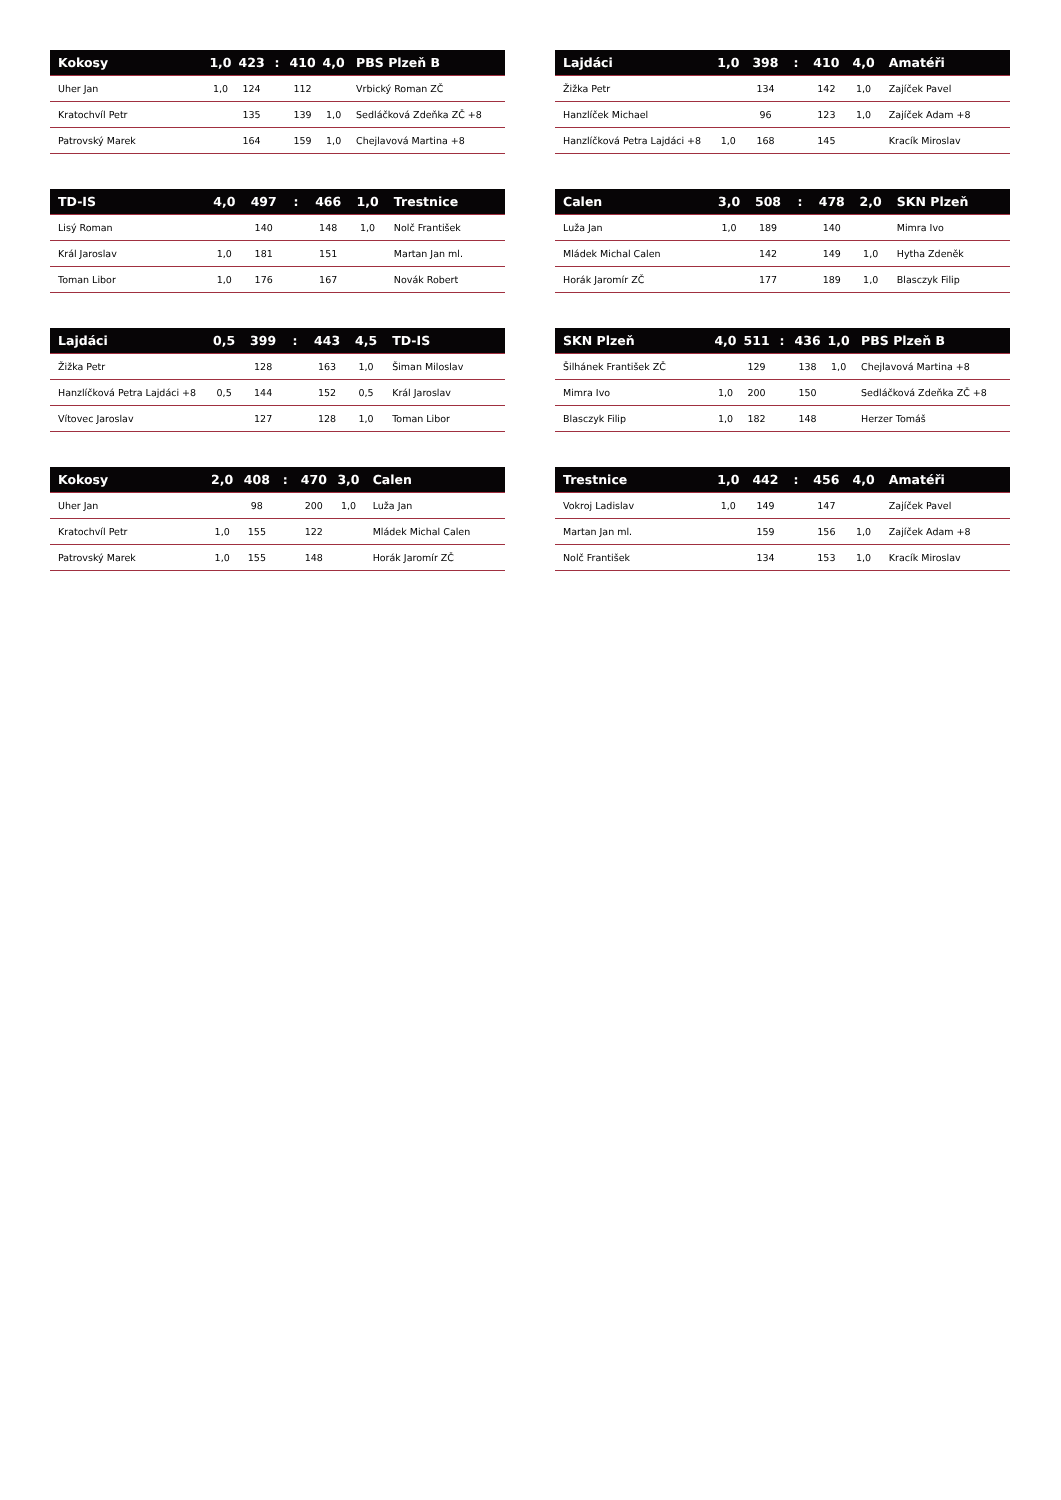| Kokosy | 1,0 | 423 | : | 410 | 4,0 | PBS Plzeň B |
| --- | --- | --- | --- | --- | --- | --- |
| Uher Jan | 1,0 | 124 | | 112 | | Vrbický Roman ZČ |
| Kratochvíl Petr | | 135 | | 139 | 1,0 | Sedláčková Zdeňka ZČ +8 |
| Patrovský Marek | | 164 | | 159 | 1,0 | Chejlavová Martina +8 |
| TD-IS | 4,0 | 497 | : | 466 | 1,0 | Trestnice |
| --- | --- | --- | --- | --- | --- | --- |
| Lisý Roman | | 140 | | 148 | 1,0 | Nolč František |
| Král Jaroslav | 1,0 | 181 | | 151 | | Martan Jan ml. |
| Toman Libor | 1,0 | 176 | | 167 | | Novák Robert |
| Lajdáci | 0,5 | 399 | : | 443 | 4,5 | TD-IS |
| --- | --- | --- | --- | --- | --- | --- |
| Žižka Petr | | 128 | | 163 | 1,0 | Šiman Miloslav |
| Hanzlíčková Petra Lajdáci +8 | 0,5 | 144 | | 152 | 0,5 | Král Jaroslav |
| Vítovec Jaroslav | | 127 | | 128 | 1,0 | Toman Libor |
| Kokosy | 2,0 | 408 | : | 470 | 3,0 | Calen |
| --- | --- | --- | --- | --- | --- | --- |
| Uher Jan | | 98 | | 200 | 1,0 | Luža Jan |
| Kratochvíl Petr | 1,0 | 155 | | 122 | | Mládek Michal Calen |
| Patrovský Marek | 1,0 | 155 | | 148 | | Horák Jaromír ZČ |
| Lajdáci | 1,0 | 398 | : | 410 | 4,0 | Amatéři |
| --- | --- | --- | --- | --- | --- | --- |
| Žižka Petr | | 134 | | 142 | 1,0 | Zajíček Pavel |
| Hanzlíček Michael | | 96 | | 123 | 1,0 | Zajíček Adam +8 |
| Hanzlíčková Petra Lajdáci +8 | 1,0 | 168 | | 145 | | Kracík Miroslav |
| Calen | 3,0 | 508 | : | 478 | 2,0 | SKN Plzeň |
| --- | --- | --- | --- | --- | --- | --- |
| Luža Jan | 1,0 | 189 | | 140 | | Mimra Ivo |
| Mládek Michal Calen | | 142 | | 149 | 1,0 | Hytha Zdeněk |
| Horák Jaromír ZČ | | 177 | | 189 | 1,0 | Blasczyk Filip |
| SKN Plzeň | 4,0 | 511 | : | 436 | 1,0 | PBS Plzeň B |
| --- | --- | --- | --- | --- | --- | --- |
| Šilhánek František ZČ | | 129 | | 138 | 1,0 | Chejlavová Martina +8 |
| Mimra Ivo | 1,0 | 200 | | 150 | | Sedláčková Zdeňka ZČ +8 |
| Blasczyk Filip | 1,0 | 182 | | 148 | | Herzer Tomáš |
| Trestnice | 1,0 | 442 | : | 456 | 4,0 | Amatéři |
| --- | --- | --- | --- | --- | --- | --- |
| Vokroj Ladislav | 1,0 | 149 | | 147 | | Zajíček Pavel |
| Martan Jan ml. | | 159 | | 156 | 1,0 | Zajíček Adam +8 |
| Nolč František | | 134 | | 153 | 1,0 | Kracík Miroslav |